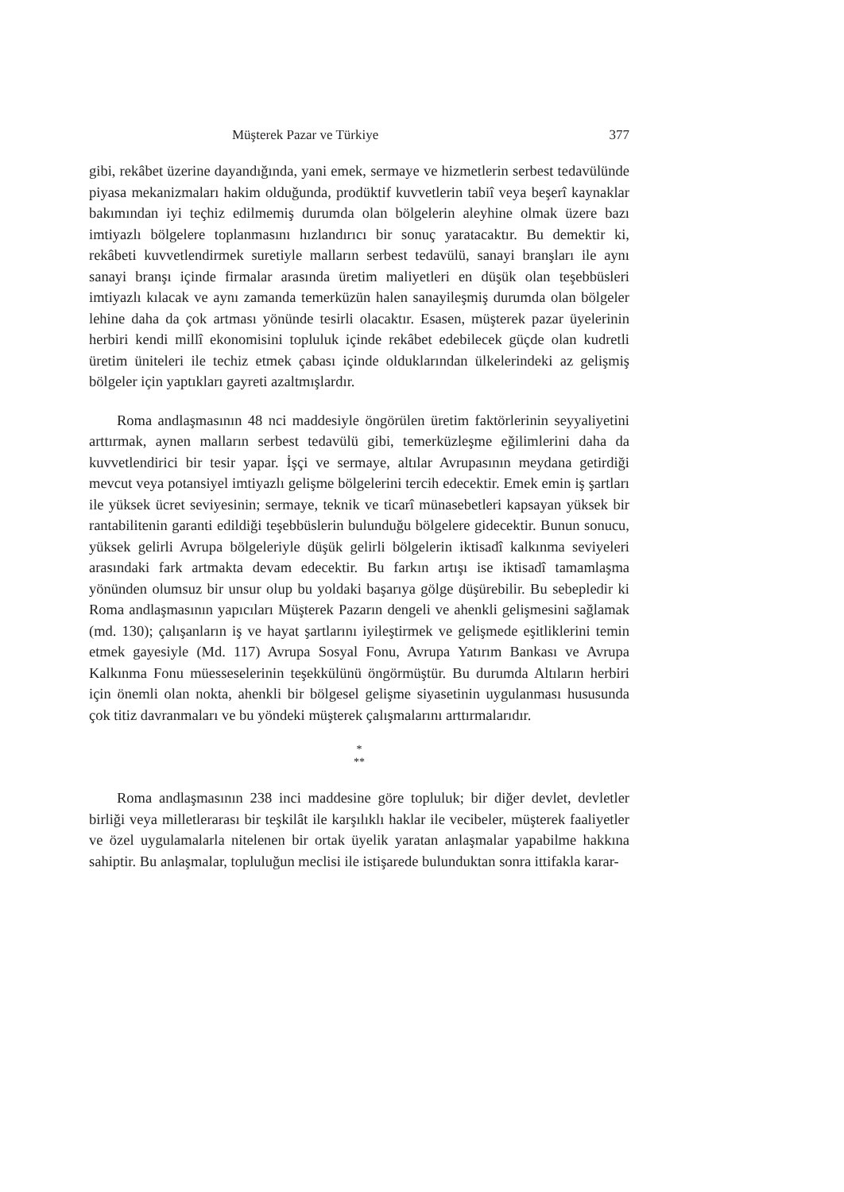Müşterek Pazar ve Türkiye 377
gibi, rekâbet üzerine dayandığında, yani emek, sermaye ve hizmetlerin serbest tedavülünde piyasa mekanizmaları hakim olduğunda, prodüktif kuvvetlerin tabiî veya beşerî kaynaklar bakımından iyi teçhiz edilmemiş durumda olan bölgelerin aleyhine olmak üzere bazı imtiyazlı bölgelere toplanmasını hızlandırıcı bir sonuç yaratacaktır. Bu demektir ki, rekâbeti kuvvetlendirmek suretiyle malların serbest tedavülü, sanayi branşları ile aynı sanayi branşı içinde firmalar arasında üretim maliyetleri en düşük olan teşebbüsleri imtiyazlı kılacak ve aynı zamanda temerküzün halen sanayileşmiş durumda olan bölgeler lehine daha da çok artması yönünde tesirli olacaktır. Esasen, müşterek pazar üyelerinin herbiri kendi millî ekonomisini topluluk içinde rekâbet edebilecek güçde olan kudretli üretim üniteleri ile techiz etmek çabası içinde olduklarından ülkelerindeki az gelişmiş bölgeler için yaptıkları gayreti azaltmışlardır.
Roma andlaşmasının 48 nci maddesiyle öngörülen üretim faktörlerinin seyyaliyetini arttırmak, aynen malların serbest tedavülü gibi, temerküzleşme eğilimlerini daha da kuvvetlendirici bir tesir yapar. İşçi ve sermaye, altılar Avrupasının meydana getirdiği mevcut veya potansiyel imtiyazlı gelişme bölgelerini tercih edecektir. Emek emin iş şartları ile yüksek ücret seviyesinin; sermaye, teknik ve ticarî münasebetleri kapsayan yüksek bir rantabilitenin garanti edildiği teşebbüslerin bulunduğu bölgelere gidecektir. Bunun sonucu, yüksek gelirli Avrupa bölgeleriyle düşük gelirli bölgelerin iktisadî kalkınma seviyeleri arasındaki fark artmakta devam edecektir. Bu farkın artışı ise iktisadî tamamlaşma yönünden olumsuz bir unsur olup bu yoldaki başarıya gölge düşürebilir. Bu sebepledir ki Roma andlaşmasının yapıcıları Müşterek Pazarın dengeli ve ahenkli gelişmesini sağlamak (md. 130); çalışanların iş ve hayat şartlarını iyileştirmek ve gelişmede eşitliklerini temin etmek gayesiyle (Md. 117) Avrupa Sosyal Fonu, Avrupa Yatırım Bankası ve Avrupa Kalkınma Fonu müesseselerinin teşekkülünü öngörmüştür. Bu durumda Altıların herbiri için önemli olan nokta, ahenkli bir bölgesel gelişme siyasetinin uygulanması hususunda çok titiz davranmaları ve bu yöndeki müşterek çalışmalarını arttırmalarıdır.
*
**
Roma andlaşmasının 238 inci maddesine göre topluluk; bir diğer devlet, devletler birliği veya milletlerarası bir teşkilât ile karşılıklı haklar ile vecibeler, müşterek faaliyetler ve özel uygulamalarla nitelenen bir ortak üyelik yaratan anlaşmalar yapabilme hakkına sahiptir. Bu anlaşmalar, topluluğun meclisi ile istişarede bulunduktan sonra ittifakla karar-